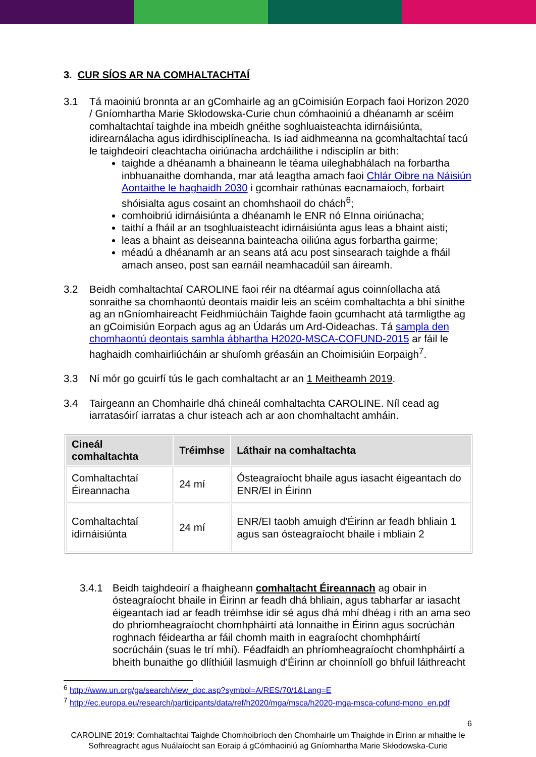3. CUR SÍOS AR NA COMHALTACHTAÍ
3.1 Tá maoiniú bronnta ar an gComhairle ag an gCoimisiún Eorpach faoi Horizon 2020 / Gníomhartha Marie Skłodowska-Curie chun cómhaoiniú a dhéanamh ar scéim comhaltachtaí taighde ina mbeidh gnéithe soghluaisteachta idirnáisiúnta, idirearnálacha agus idirdhisciplíneacha. Is iad aidhmeanna na gcomhaltachtaí tacú le taighdeoirí cleachtacha oiriúnacha ardcháilithe i ndisciplín ar bith:
taighde a dhéanamh a bhaineann le téama uileghabhálach na forbartha inbhuanaithe domhanda, mar atá leagtha amach faoi Chlár Oibre na Náisiún Aontaithe le haghaidh 2030 i gcomhair rathúnas eacnamaíoch, forbairt shóisialta agus cosaint an chomhshaoil do chách<sup>6</sup>;
comhoibriú idirnáisiúnta a dhéanamh le ENR nó EInna oiriúnacha;
taithí a fháil ar an tsoghluaisteacht idirnáisiúnta agus leas a bhaint aisti;
leas a bhaint as deiseanna bainteacha oiliúna agus forbartha gairme;
méadú a dhéanamh ar an seans atá acu post sinsearach taighde a fháil amach anseo, post san earnáil neamhacadúil san áireamh.
3.2 Beidh comhaltachtaí CAROLINE faoi réir na dtéarmaí agus coinníollacha atá sonraithe sa chomhaontú deontais maidir leis an scéim comhaltachta a bhí sínithe ag an nGníomhaireacht Feidhmiúcháin Taighde faoin gcumhacht atá tarmligthe ag an gCoimisiún Eorpach agus ag an Údarás um Ard-Oideachas. Tá sampla den chomhaontú deontais samhla ábhartha H2020-MSCA-COFUND-2015 ar fáil le haghaidh comhairliúcháin ar shuíomh gréasáin an Choimisiúin Eorpaigh<sup>7</sup>.
3.3 Ní mór go gcuirfí tús le gach comhaltacht ar an 1 Meitheamh 2019.
3.4 Tairgeann an Chomhairle dhá chineál comhaltachta CAROLINE. Níl cead ag iarratasóirí iarratas a chur isteach ach ar aon chomhaltacht amháin.
| Cineál comhaltachta | Tréimhse | Láthair na comhaltachta |
| --- | --- | --- |
| Comhaltachtaí Éireannacha | 24 mí | Ósteagraíocht bhaile agus iasacht éigeantach do ENR/EI in Éirinn |
| Comhaltachtaí idirnáisiúnta | 24 mí | ENR/EI taobh amuigh d'Éirinn ar feadh bhliain 1 agus san ósteagraíocht bhaile i mbliain 2 |
3.4.1 Beidh taighdeoirí a fhaigheann comhaltacht Éireannach ag obair in ósteagraíocht bhaile in Éirinn ar feadh dhá bhliain, agus tabharfar ar iasacht éigeantach iad ar feadh tréimhse idir sé agus dhá mhí dhéag i rith an ama seo do phríomheagraíocht chomhpháirtí atá lonnaithe in Éirinn agus socrúchán roghnach féideartha ar fáil chomh maith in eagraíocht chomhpháirtí socrúcháin (suas le trí mhí). Féadfaidh an phríomheagraíocht chomhpháirtí a bheith bunaithe go dlíthiúil lasmuigh d'Éirinn ar choinníoll go bhfuil láithreacht
<sup>6</sup> http://www.un.org/ga/search/view_doc.asp?symbol=A/RES/70/1&Lang=E
<sup>7</sup> http://ec.europa.eu/research/participants/data/ref/h2020/mga/msca/h2020-mga-msca-cofund-mono_en.pdf
6
CAROLINE 2019: Comhaltachtaí Taighde Chomhoibríoch den Chomhairle um Thaighde in Éirinn ar mhaithe le Sofhreagracht agus Nuálaíocht san Eoraip á gCómhaoiniú ag Gníomhartha Marie Skłodowska-Curie